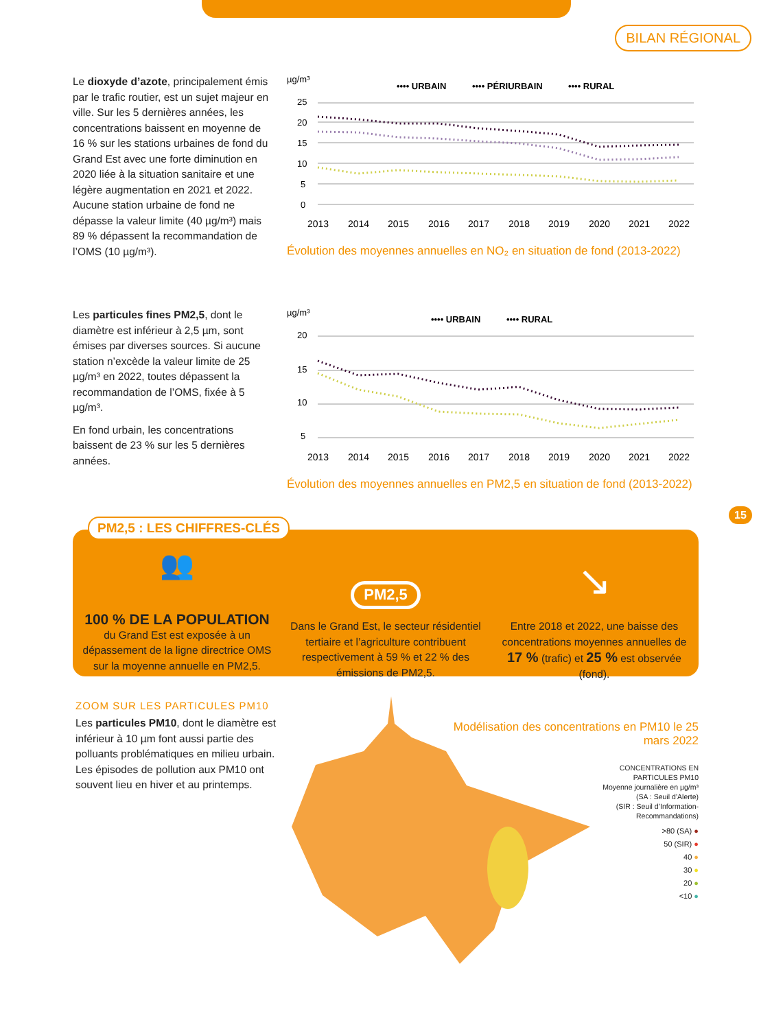BILAN RÉGIONAL
Le dioxyde d’azote, principalement émis par le trafic routier, est un sujet majeur en ville. Sur les 5 dernières années, les concentrations baissent en moyenne de 16 % sur les stations urbaines de fond du Grand Est avec une forte diminution en 2020 liée à la situation sanitaire et une légère augmentation en 2021 et 2022. Aucune station urbaine de fond ne dépasse la valeur limite (40 µg/m³) mais 89 % dépassent la recommandation de l’OMS (10 µg/m³).
µg/m³
•••• URBAIN
•••• PÉRIURBAIN
•••• RURAL
25
20
15
10
5
0
2013
2014
2015
2016
2017
2018
2019
2020
2021
2022
Évolution des moyennes annuelles en NO₂ en situation de fond (2013-2022)
Les particules fines PM2,5, dont le diamètre est inférieur à 2,5 µm, sont émises par diverses sources. Si aucune station n’excède la valeur limite de 25 µg/m³ en 2022, toutes dépassent la recommandation de l’OMS, fixée à 5 µg/m³.
En fond urbain, les concentrations baissent de 23 % sur les 5 dernières années.
µg/m³
•••• URBAIN
•••• RURAL
20
15
10
5
2013
2014
2015
2016
2017
2018
2019
2020
2021
2022
Évolution des moyennes annuelles en PM2,5 en situation de fond (2013-2022)
15
👥
100 % DE LA POPULATION
du Grand Est est exposée à un dépassement de la ligne directrice OMS sur la moyenne annuelle en PM2,5.
PM2,5
Dans le Grand Est, le secteur résidentiel tertiaire et l’agriculture contribuent respectivement à 59 % et 22 % des émissions de PM2,5.
↘
Entre 2018 et 2022, une baisse des concentrations moyennes annuelles de 17 % (trafic) et 25 % est observée (fond).
PM2,5 : LES CHIFFRES-CLÉS
ZOOM SUR LES PARTICULES PM10
Les particules PM10, dont le diamètre est inférieur à 10 µm font aussi partie des polluants problématiques en milieu urbain. Les épisodes de pollution aux PM10 ont souvent lieu en hiver et au printemps.
Modélisation des concentrations en PM10 le 25 mars 2022
CONCENTRATIONS EN
PARTICULES PM10
Moyenne journalière en µg/m³
(SA : Seuil d’Alerte)
(SIR : Seuil d’Information-
Recommandations)
>80 (SA) ●
50 (SIR) ●
40 ●
30 ●
20 ●
<10 ●